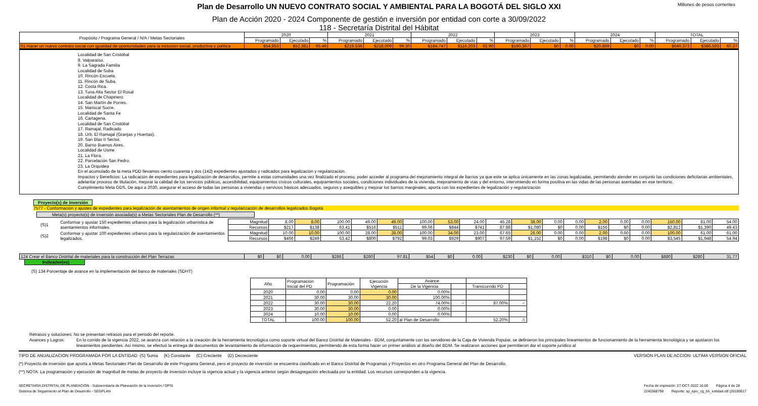Millones de pesos corrientes
Plan de Desarrollo UN NUEVO CONTRATO SOCIAL Y AMBIENTAL PARA LA BOGOTÁ DEL SIGLO XXI
Plan de Acción 2020 - 2024 Componente de gestión e inversión por entidad con corte a 30/09/2022
118 - Secretaría Distrital del Hábitat
| Propósito / Programa General / N/A / Metas Sectoriales | 2020 | | | 2021 | | | 2022 | | | 2023 | | | 2024 | | | TOTAL | | |
| --- | --- | --- | --- | --- | --- | --- | --- | --- | --- | --- | --- | --- | --- | --- | --- | --- | --- | --- |
| | Programado | Ejecutado | % | Programado | Ejecutado | % | Programado | Ejecutado | % | Programado | Ejecutado | % | Programado | Ejecutado | % | Programado | Ejecutado | % |
| 01 Hacer un nuevo contrato social con igualdad de oportunidades para la inclusión social, productiva y política | $54,853 | $52,381 | 95.49 | $219,536 | $218,009 | 99.30 | $184,747 | $116,203 | 62.90 | $160,367 | $0 | 0.00 | $20,869 | $0 | 0.00 | $640,373 | $386,593 | 60.37 |
Localidad de San Cristóbal
8. Valparaíso.
9. La Sagrada Familia
Localidad de Suba
10. Rincón Escuela.
11. Rincón de Suba.
12. Costa Rica.
13. Tuna Alta Sector El Rosal
Localidad de Chapinero
14. San Martín de Porres.
15. Mariscal Sucre.
Localidad de Santa Fe
16. Cartagena.
Localidad de San Cristóbal
17. Ramajal. Radicado
18. Urb. El Ramajal (Granjas y Huertas).
19. San Blas II Sector.
20. Barrio Buenos Aires.
Localidad de Usme
21. La Flora.
22. Parcelación San Pedro.
23. La Orquídea
En el acumulado de la meta PDD llevamos ciento cuarenta y dos (142) expedientes ajustados y radicados para legalización y regularización.
Impactos y Beneficios: La radicación de expedientes para legalización de desarrollos, permite a estas comunidades una vez finalizado el proceso, poder acceder al programa del mejoramiento integral de barrios ya que este se aplica únicamente en las zonas legalizadas, permitiendo atender en conjunto las condiciones deficitarias ambientales, adelantar proceso de titulación, mejorar la calidad de los servicios públicos, accesibilidad, equipamientos cívicos culturales, equipamientos sociales, condiciones individuales de la vivienda, mejoramiento de vías y del entorno, interviniendo en forma positiva en las vidas de las personas asentadas en ese territorio.
Cumplimiento Meta ODS, De aquí a 2030, asegurar el acceso de todas las personas a viviendas y servicios básicos adecuados, seguros y asequibles y mejorar los barrios marginales, aporta con los expedientes de legalización y regularización
Proyecto(s) de inversión
7577 - Conformación y ajustes de expedientes para legalización de asentamientos de origen informal y regularización de desarrollos legalizados Bogotá
Meta(s) proyecto(s) de inversión asociada(s) a Metas Sectoriales Plan de Desarrollo (**)
| (S)1 | Conformar y ajustar 150 expedientes urbanos para la legalización urbanística de asentamientos informales. | Magnitud | 8.00 | 8.00 | 100.00 | 49.00 | 49.00 | 100.00 | 53.00 | 24.00 | 45.28 | 38.00 | 0.00 | 0.00 | 2.00 | 0.00 | 0.00 | 150.00 | 81.00 | 54.00 |
| | | Recursos | $217 | $138 | 63.41 | $516 | $511 | 99.06 | $844 | $741 | 87.88 | $1,080 | $0 | 0.00 | $156 | $0 | 0.00 | $2,812 | $1,390 | 49.43 |
| (S)2 | Conformar y ajustar 100 expedientes urbanos para la regularización de asentamientos legalizados. | Magnitud | 10.00 | 10.00 | 100.00 | 28.00 | 28.00 | 100.00 | 34.00 | 23.00 | 67.65 | 26.00 | 0.00 | 0.00 | 2.00 | 0.00 | 0.00 | 100.00 | 61.00 | 61.00 |
| | | Recursos | $466 | $249 | 53.42 | $800 | $792 | 99.03 | $929 | $907 | 97.59 | $1,152 | $0 | 0.00 | $198 | $0 | 0.00 | $3,545 | $1,948 | 54.94 |
| 124 Crear el Banco Distrital de materiales para la construcción del Plan Terrazas | $0 | $0 | 0.00 | $286 | $280 | 97.81 | $54 | $0 | 0.00 | $230 | $0 | 0.00 | $310 | $0 | 0.00 | $880 | $280 | 31.77 |
Indicador(es)
(S) 134 Porcentaje de avance en la implementación del banco de materiales (SDHT)
| Año | Programación Inicial del PD | Programación | Ejecución Vigencia | Avance | | | |
| | | | | De la Vigencia | | Transcurrido PD | |
| 2020 | 0.00 | 0.00 | 0.00 | 0.00% | | | |
| 2021 | 30.00 | 30.00 | 30.00 | 100.00% | | | |
| 2022 | 30.00 | 30.00 | 22.20 | 74.00% | ✓ | 87.00% | ✓ |
| 2023 | 30.00 | 30.00 | 0.00 | 0.00% | | | |
| 2024 | 10.00 | 10.00 | 0.00 | 0.00% | | | |
| TOTAL | 100.00 | 100.00 | 52.20 | al Plan de Desarrollo | | 52.20% | ⚠ |
Retrasos y soluciones: No se presentan retrasos para el periodo del reporte.
Avances y Logros: En lo corrido de la vigencia 2022, se avanza con relación a la creación de la herramienta tecnológica como soporte virtual del Banco Distrital de Materiales - BDM, conjuntamente con los servidores de la Caja de Vivienda Popular, se definieron los principales lineamientos de funcionamiento de la herramienta tecnológica y se ajustaron los lineamientos pendientes. Así mismo, se efectuó la entrega de documentos de levantamiento de información de requerimientos, permitiendo de esta forma hacer un primer análisis al diseño del BDM. Se realizaron acciones que permitieron dar el soporte jurídico al
TIPO DE ANUALIZACION PROGRAMADA POR LA ENTIDAD: (S) Suma (K) Constante (C) Creciente (D) Decreciente VERSION PLAN DE ACCION: ULTIMA VERSION OFICIAL
(*) Proyecto de inversión que aporta a Metas Sectoriales Plan de Desarrollo de este Programa General, pero el proyecto de inversión se encuentra clasificado en el Banco Distrital de Programas y Proyectos en otro Programa General del Plan de Desarrollo.
(**) NOTA: La programación y ejecución de magnitud de metas de proyecto de inversión incluye la vigencia actual y la vigencia anterior según desagregación efectuada por la entidad. Los recursos corresponden a la vigencia.
SECRETARÍA DISTRITAL DE PLANEACIÓN - Subsecretaría de Planeación de la Inversión / DPSI
Sistema de Seguimiento al Plan de Desarrollo - SEGPLAN Fecha de impresión: 27-OCT-2022 16:00 Página 4 de 28
2240368798 Reporte: sp_ejec_cg_bh_entidad.rdf (20190617